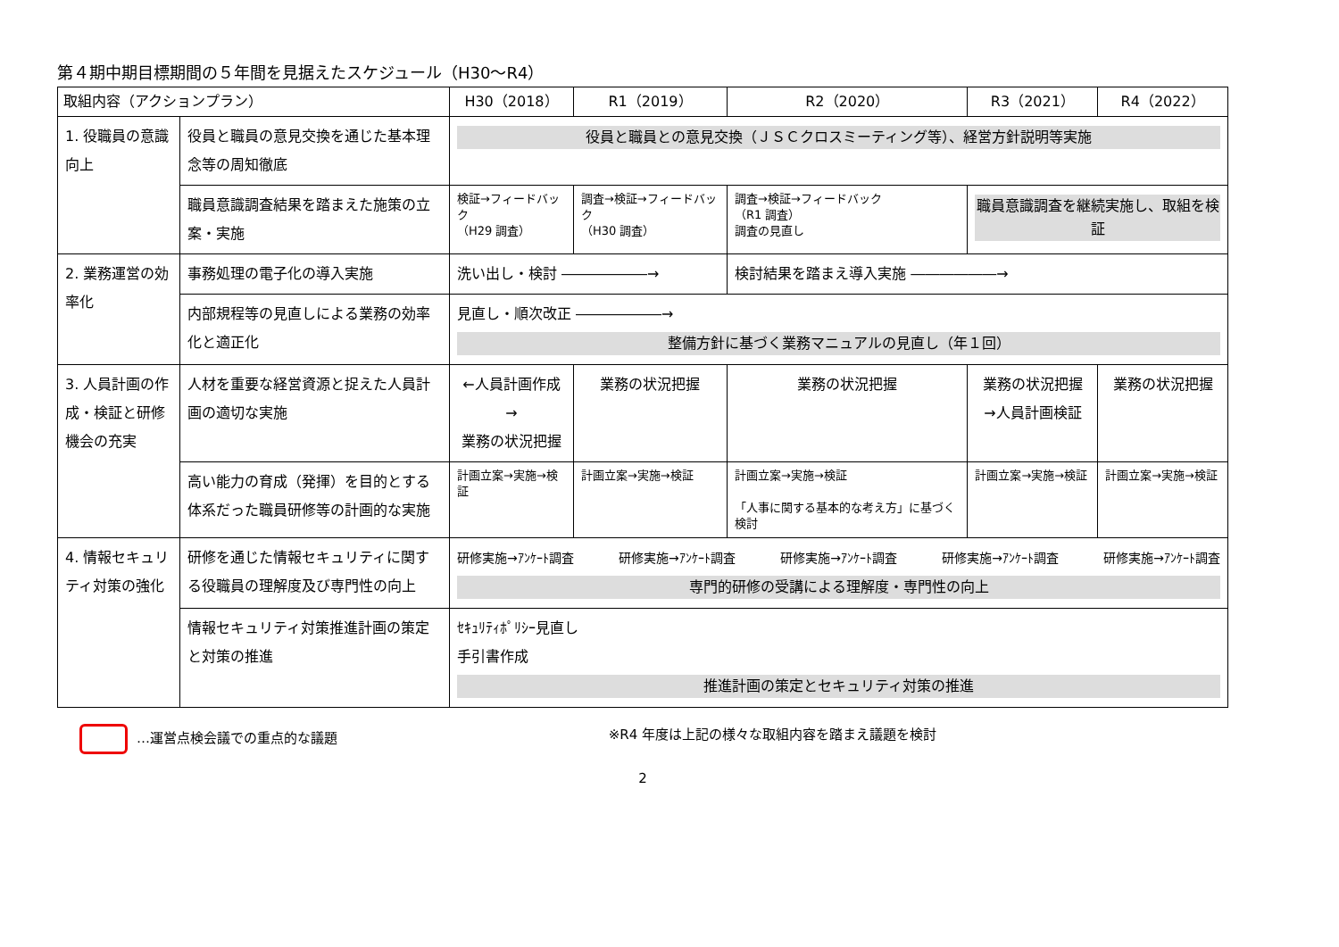第４期中期目標期間の５年間を見据えたスケジュール（H30～R4）
| 取組内容（アクションプラン） | | H30（2018） | R1（2019） | R2（2020） | R3（2021） | R4（2022） |
| --- | --- | --- | --- | --- | --- | --- |
| 1. 役職員の意識向上 | 役員と職員の意見交換を通じた基本理念等の周知徹底 | 役員と職員との意見交換（ＪＳＣクロスミーティング等）、経営方針説明等実施 | | | | |
| | 職員意識調査結果を踏まえた施策の立案・実施 | 検証→フィードバック （H29 調査） | 調査→検証→フィードバック （H30 調査） | 調査→検証→フィードバック （R1 調査） 調査の見直し | 職員意識調査を継続実施し、取組を検証 | |
| 2. 業務運営の効率化 | 事務処理の電子化の導入実施 | 洗い出し・検討 ――――――→ | | 検討結果を踏まえ導入実施 ――――――→ | | |
| | 内部規程等の見直しによる業務の効率化と適正化 | 見直し・順次改正 ――――――→ 整備方針に基づく業務マニュアルの見直し（年１回） | | | | |
| 3. 人員計画の作成・検証と研修機会の充実 | 人材を重要な経営資源と捉えた人員計画の適切な実施 | ←人員計画作成→ 業務の状況把握 | 業務の状況把握 | 業務の状況把握 | 業務の状況把握 →人員計画検証 | 業務の状況把握 |
| | 高い能力の育成（発揮）を目的とする体系だった職員研修等の計画的な実施 | 計画立案→実施→検証 | 計画立案→実施→検証 | 計画立案→実施→検証 「人事に関する基本的な考え方」に基づく検討 | 計画立案→実施→検証 | 計画立案→実施→検証 |
| 4. 情報セキュリティ対策の強化 | 研修を通じた情報セキュリティに関する役職員の理解度及び専門性の向上 | 研修実施→ｱﾝｹｰﾄ調査 研修実施→ｱﾝｹｰﾄ調査 研修実施→ｱﾝｹｰﾄ調査 研修実施→ｱﾝｹｰﾄ調査 研修実施→ｱﾝｹｰﾄ調査 専門的研修の受講による理解度・専門性の向上 | | | | |
| | 情報セキュリティ対策推進計画の策定と対策の推進 | ｾｷｭﾘﾃｨﾎﾟﾘｼｰ見直し 手引書作成 推進計画の策定とセキュリティ対策の推進 | | | | |
…運営点検会議での重点的な議題 ※R4 年度は上記の様々な取組内容を踏まえ議題を検討
2